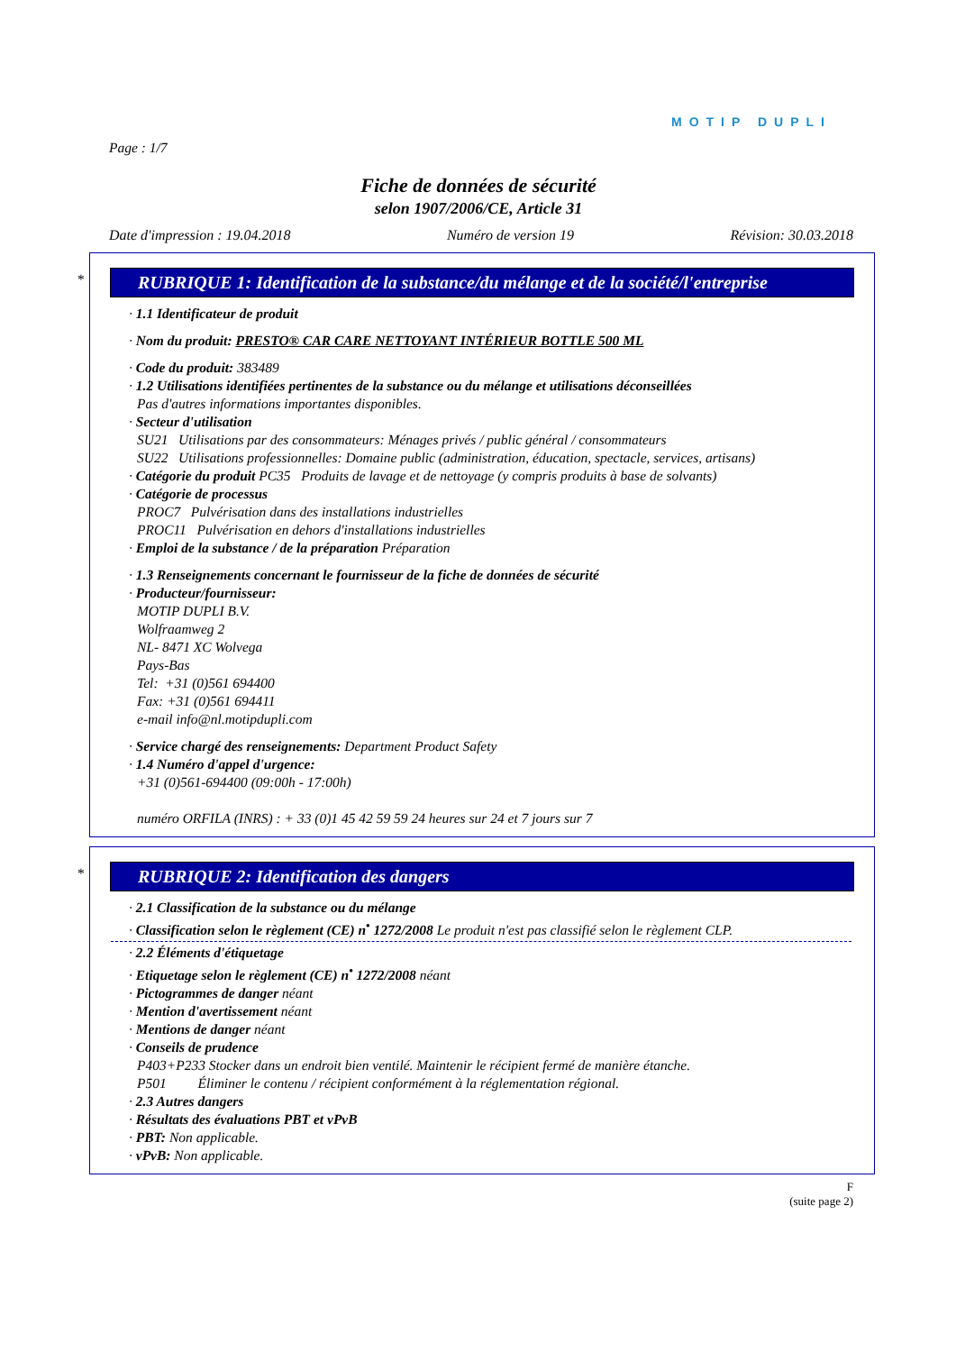MOTIP DUPLI
Page : 1/7
Fiche de données de sécurité
selon 1907/2006/CE, Article 31
Date d'impression : 19.04.2018 Numéro de version 19 Révision: 30.03.2018
*
RUBRIQUE 1: Identification de la substance/du mélange et de la société/l'entreprise
· 1.1 Identificateur de produit
· Nom du produit: PRESTO® CAR CARE NETTOYANT INTÉRIEUR BOTTLE 500 ML
· Code du produit: 383489
· 1.2 Utilisations identifiées pertinentes de la substance ou du mélange et utilisations déconseillées
Pas d'autres informations importantes disponibles.
· Secteur d'utilisation
SU21 Utilisations par des consommateurs: Ménages privés / public général / consommateurs
SU22 Utilisations professionnelles: Domaine public (administration, éducation, spectacle, services, artisans)
· Catégorie du produit PC35 Produits de lavage et de nettoyage (y compris produits à base de solvants)
· Catégorie de processus
PROC7 Pulvérisation dans des installations industrielles
PROC11 Pulvérisation en dehors d'installations industrielles
· Emploi de la substance / de la préparation Préparation
· 1.3 Renseignements concernant le fournisseur de la fiche de données de sécurité
· Producteur/fournisseur:
MOTIP DUPLI B.V.
Wolfraamweg 2
NL- 8471 XC Wolvega
Pays-Bas
Tel: +31 (0)561 694400
Fax: +31 (0)561 694411
e-mail info@nl.motipdupli.com
· Service chargé des renseignements: Department Product Safety
· 1.4 Numéro d'appel d'urgence:
+31 (0)561-694400 (09:00h - 17:00h)
numéro ORFILA (INRS) : + 33 (0)1 45 42 59 59 24 heures sur 24 et 7 jours sur 7
*
RUBRIQUE 2: Identification des dangers
· 2.1 Classification de la substance ou du mélange
· Classification selon le règlement (CE) n<sup>•</sup> 1272/2008 Le produit n'est pas classifié selon le règlement CLP.
· 2.2 Éléments d'étiquetage
· Etiquetage selon le règlement (CE) n<sup>•</sup> 1272/2008 néant
· Pictogrammes de danger néant
· Mention d'avertissement néant
· Mentions de danger néant
· Conseils de prudence
P403+P233 Stocker dans un endroit bien ventilé. Maintenir le récipient fermé de manière étanche.
P501 Éliminer le contenu / récipient conformément à la réglementation régional.
· 2.3 Autres dangers
· Résultats des évaluations PBT et vPvB
· PBT: Non applicable.
· vPvB: Non applicable.
F
(suite page 2)